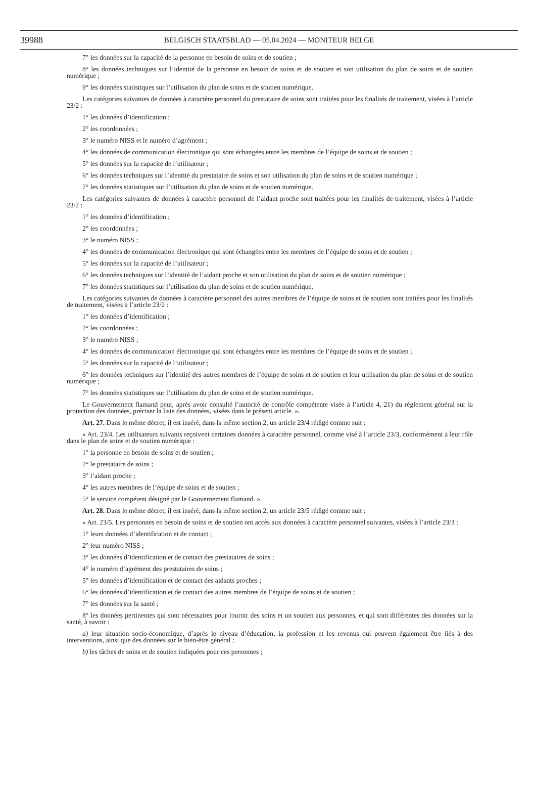39988
BELGISCH STAATSBLAD — 05.04.2024 — MONITEUR BELGE
7° les données sur la capacité de la personne en besoin de soins et de soutien ;
8° les données techniques sur l’identité de la personne en besoin de soins et de soutien et son utilisation du plan de soins et de soutien numérique ;
9° les données statistiques sur l’utilisation du plan de soins et de soutien numérique.
Les catégories suivantes de données à caractère personnel du prestataire de soins sont traitées pour les finalités de traitement, visées à l’article 23/2 :
1° les données d’identification ;
2° les coordonnées ;
3° le numéro NISS et le numéro d’agrément ;
4° les données de communication électronique qui sont échangées entre les membres de l’équipe de soins et de soutien ;
5° les données sur la capacité de l’utilisateur ;
6° les données techniques sur l’identité du prestataire de soins et son utilisation du plan de soins et de soutien numérique ;
7° les données statistiques sur l’utilisation du plan de soins et de soutien numérique.
Les catégories suivantes de données à caractère personnel de l’aidant proche sont traitées pour les finalités de traitement, visées à l’article 23/2 :
1° les données d’identification ;
2° les coordonnées ;
3° le numéro NISS ;
4° les données de communication électronique qui sont échangées entre les membres de l’équipe de soins et de soutien ;
5° les données sur la capacité de l’utilisateur ;
6° les données techniques sur l’identité de l’aidant proche et son utilisation du plan de soins et de soutien numérique ;
7° les données statistiques sur l’utilisation du plan de soins et de soutien numérique.
Les catégories suivantes de données à caractère personnel des autres membres de l’équipe de soins et de soutien sont traitées pour les finalités de traitement, visées à l’article 23/2 :
1° les données d’identification ;
2° les coordonnées ;
3° le numéro NISS ;
4° les données de communication électronique qui sont échangées entre les membres de l’équipe de soins et de soutien ;
5° les données sur la capacité de l’utilisateur ;
6° les données techniques sur l’identité des autres membres de l’équipe de soins et de soutien et leur utilisation du plan de soins et de soutien numérique ;
7° les données statistiques sur l’utilisation du plan de soins et de soutien numérique.
Le Gouvernement flamand peut, après avoir consulté l’autorité de contrôle compétente visée à l’article 4, 21) du règlement général sur la protection des données, préciser la liste des données, visées dans le présent article. ».
Art. 27. Dans le même décret, il est inséré, dans la même section 2, un article 23/4 rédigé comme suit :
« Art. 23/4. Les utilisateurs suivants reçoivent certaines données à caractère personnel, comme visé à l’article 23/3, conformément à leur rôle dans le plan de soins et de soutien numérique :
1° la personne en besoin de soins et de soutien ;
2° le prestataire de soins ;
3° l’aidant proche ;
4° les autres membres de l’équipe de soins et de soutien ;
5° le service compétent désigné par le Gouvernement flamand. ».
Art. 28. Dans le même décret, il est inséré, dans la même section 2, un article 23/5 rédigé comme suit :
« Art. 23/5. Les personnes en besoin de soins et de soutien ont accès aux données à caractère personnel suivantes, visées à l’article 23/3 :
1° leurs données d’identification et de contact ;
2° leur numéro NISS ;
3° les données d’identification et de contact des prestataires de soins ;
4° le numéro d’agrément des prestataires de soins ;
5° les données d’identification et de contact des aidants proches ;
6° les données d’identification et de contact des autres membres de l’équipe de soins et de soutien ;
7° les données sur la santé ;
8° les données pertinentes qui sont nécessaires pour fournir des soins et un soutien aux personnes, et qui sont différentes des données sur la santé, à savoir :
a) leur situation socio-économique, d’après le niveau d’éducation, la profession et les revenus qui peuvent également être liés à des interventions, ainsi que des données sur le bien-être général ;
b) les tâches de soins et de soutien indiquées pour ces personnes ;